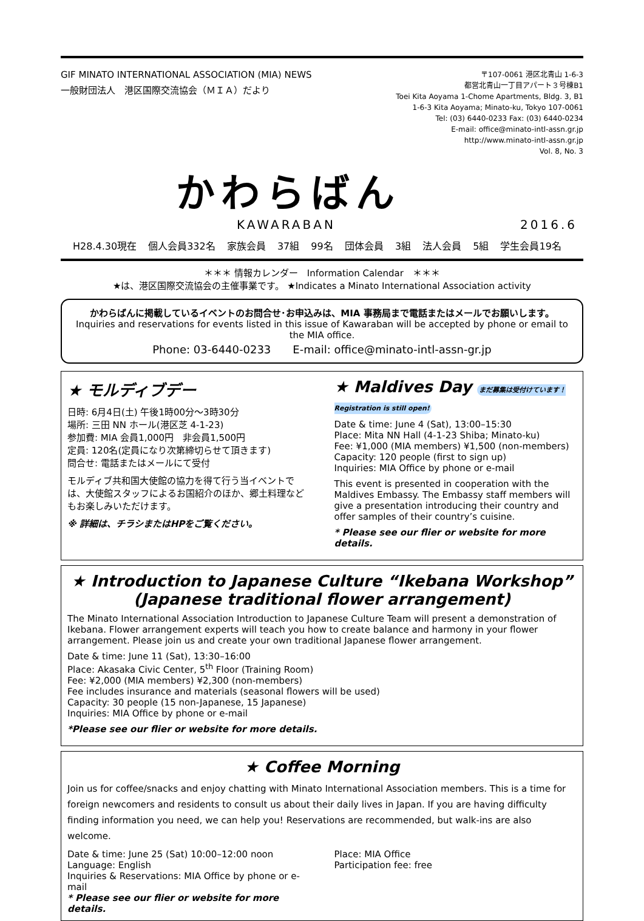GIF MINATO INTERNATIONAL ASSOCIATION (MIA) NEWS
一般財団法人　港区国際交流協会（ＭＩＡ）だより
〒107-0061 港区北青山 1-6-3
都営北青山一丁目アパート３号棟B1
Toei Kita Aoyama 1-Chome Apartments, Bldg. 3, B1
1-6-3 Kita Aoyama; Minato-ku, Tokyo 107-0061
Tel: (03) 6440-0233 Fax: (03) 6440-0234
E-mail: office@minato-intl-assn.gr.jp
http://www.minato-intl-assn.gr.jp
Vol. 8, No. 3
かわらばん
KAWARABAN 2016.6
H28.4.30現在 個人会員332名 家族会員 37組 99名 団体会員 3組 法人会員 5組 学生会員19名
＊＊＊ 情報カレンダー　Information Calendar　＊＊＊
★は、港区国際交流協会の主催事業です。 ★Indicates a Minato International Association activity
かわらばんに掲載しているイベントのお問合せ･お申込みは、MIA 事務局まで電話またはメールでお願いします。
Inquiries and reservations for events listed in this issue of Kawaraban will be accepted by phone or email to the MIA office.
Phone: 03-6440-0233　　E-mail: office@minato-intl-assn-gr.jp
★ モルディブデー
日時: 6月4日(土) 午後1時00分～3時30分
場所: 三田 NN ホール(港区芝 4-1-23)
参加費: MIA 会員1,000円　非会員1,500円
定員: 120名(定員になり次第締切らせて頂きます)
問合せ: 電話またはメールにて受付
モルディブ共和国大使館の協力を得て行う当イベントでは、大使館スタッフによるお国紹介のほか、郷土料理などもお楽しみいただけます。
※ 詳細は、チラシまたはHPをご覧ください。
★ Maldives Day まだ募集は受付けています！ Registration is still open!
Date & time: June 4 (Sat), 13:00–15:30
Place: Mita NN Hall (4-1-23 Shiba; Minato-ku)
Fee: ¥1,000 (MIA members) ¥1,500 (non-members)
Capacity: 120 people (first to sign up)
Inquiries: MIA Office by phone or e-mail
This event is presented in cooperation with the Maldives Embassy. The Embassy staff members will give a presentation introducing their country and offer samples of their country’s cuisine.
* Please see our flier or website for more details.
★ Introduction to Japanese Culture “Ikebana Workshop”
(Japanese traditional flower arrangement)
The Minato International Association Introduction to Japanese Culture Team will present a demonstration of Ikebana. Flower arrangement experts will teach you how to create balance and harmony in your flower arrangement. Please join us and create your own traditional Japanese flower arrangement.
Date & time: June 11 (Sat), 13:30–16:00
Place: Akasaka Civic Center, 5<sup>th</sup> Floor (Training Room)
Fee: ¥2,000 (MIA members) ¥2,300 (non-members)
Fee includes insurance and materials (seasonal flowers will be used)
Capacity: 30 people (15 non-Japanese, 15 Japanese)
Inquiries: MIA Office by phone or e-mail
*Please see our flier or website for more details.
★ Coffee Morning
Join us for coffee/snacks and enjoy chatting with Minato International Association members. This is a time for foreign newcomers and residents to consult us about their daily lives in Japan. If you are having difficulty finding information you need, we can help you! Reservations are recommended, but walk-ins are also welcome.
Date & time: June 25 (Sat) 10:00–12:00 noon
Language: English
Inquiries & Reservations: MIA Office by phone or e-mail
* Please see our flier or website for more details.
Place: MIA Office
Participation fee: free